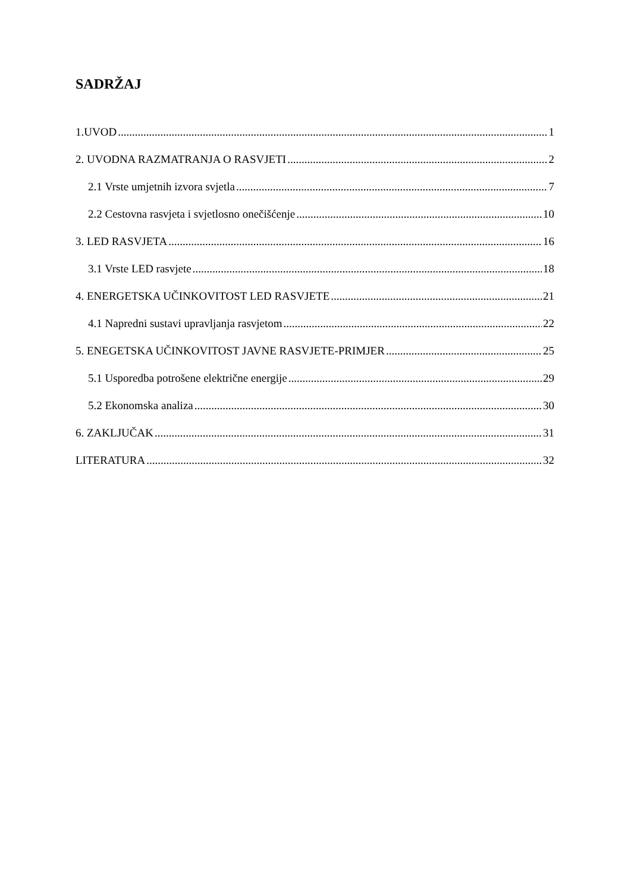SADRŽAJ
1.UVOD 1
2. UVODNA RAZMATRANJA O RASVJETI 2
2.1 Vrste umjetnih izvora svjetla 7
2.2 Cestovna rasvjeta i svjetlosno onečišćenje 10
3. LED RASVJETA 16
3.1 Vrste LED rasvjete 18
4. ENERGETSKA UČINKOVITOST LED RASVJETE 21
4.1 Napredni sustavi upravljanja rasvjetom 22
5. ENEGETSKA UČINKOVITOST JAVNE RASVJETE-PRIMJER 25
5.1 Usporedba potrošene električne energije 29
5.2 Ekonomska analiza 30
6. ZAKLJUČAK 31
LITERATURA 32